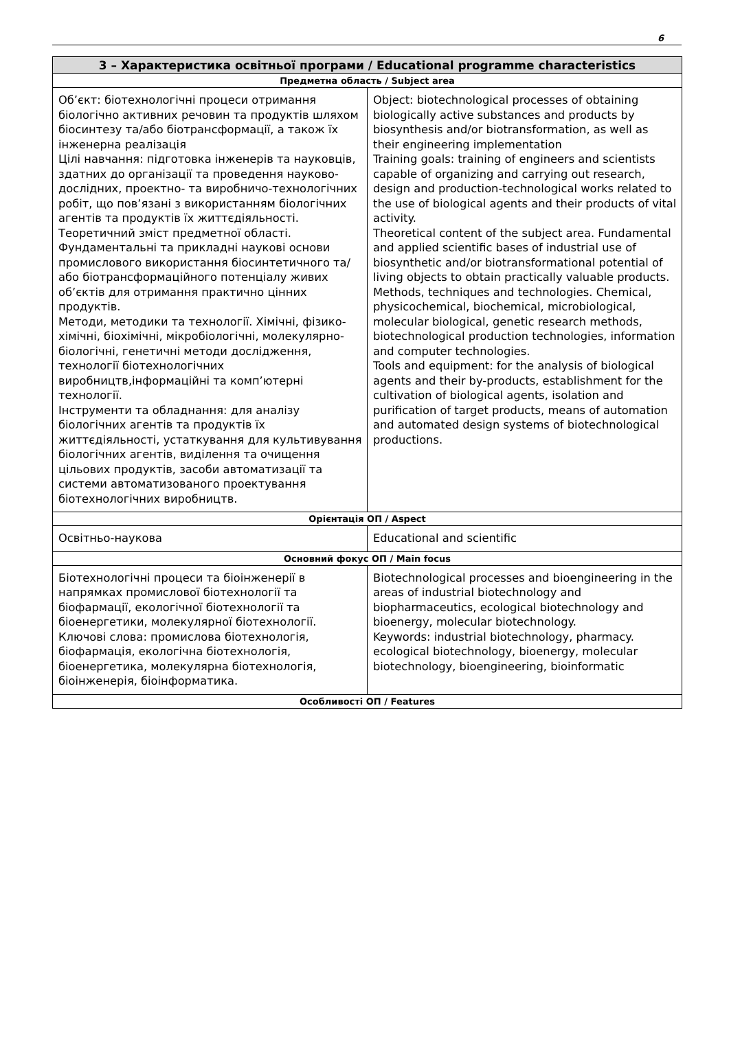6
| 3 – Характеристика освітньої програми / Educational programme characteristics | |
| --- | --- |
| Предметна область / Subject area | |
| Об’єкт: біотехнологічні процеси отримання біологічно активних речовин та продуктів шляхом біосинтезу та/або біотрансформації, а також їх інженерна реалізація Цілі навчання: підготовка інженерів та науковців, здатних до організації та проведення науково-дослідних, проектно- та виробничо-технологічних робіт, що пов’язані з використанням біологічних агентів та продуктів їх життєдіяльності. Теоретичний зміст предметної області. Фундаментальні та прикладні наукові основи промислового використання біосинтетичного та/або біотрансформаційного потенціалу живих об’єктів для отримання практично цінних продуктів. Методи, методики та технології. Хімічні, фізико-хімічні, біохімічні, мікробіологічні, молекулярно-біологічні, генетичні методи дослідження, технології біотехнологічних виробництв,інформаційні та комп’ютерні технології. Інструменти та обладнання: для аналізу біологічних агентів та продуктів їх життєдіяльності, устаткування для культивування біологічних агентів, виділення та очищення цільових продуктів, засоби автоматизації та системи автоматизованого проектування біотехнологічних виробництв. | Object: biotechnological processes of obtaining biologically active substances and products by biosynthesis and/or biotransformation, as well as their engineering implementation Training goals: training of engineers and scientists capable of organizing and carrying out research, design and production-technological works related to the use of biological agents and their products of vital activity. Theoretical content of the subject area. Fundamental and applied scientific bases of industrial use of biosynthetic and/or biotransformational potential of living objects to obtain practically valuable products. Methods, techniques and technologies. Chemical, physicochemical, biochemical, microbiological, molecular biological, genetic research methods, biotechnological production technologies, information and computer technologies. Tools and equipment: for the analysis of biological agents and their by-products, establishment for the cultivation of biological agents, isolation and purification of target products, means of automation and automated design systems of biotechnological productions. |
| Орієнтація ОП / Aspect | |
| Освітньо-наукова | Educational and scientific |
| Основний фокус ОП / Main focus | |
| Біотехнологічні процеси та біоінженерії в напрямках промислової біотехнології та біофармації, екологічної біотехнології та біоенергетики, молекулярної біотехнології. Ключові слова: промислова біотехнологія, біофармація, екологічна біотехнологія, біоенергетика, молекулярна біотехнологія, біоінженерія, біоінформатика. | Biotechnological processes and bioengineering in the areas of industrial biotechnology and biopharmaceutics, ecological biotechnology and bioenergy, molecular biotechnology. Keywords: industrial biotechnology, pharmacy. ecological biotechnology, bioenergy, molecular biotechnology, bioengineering, bioinformatic |
| Особливості ОП / Features | |